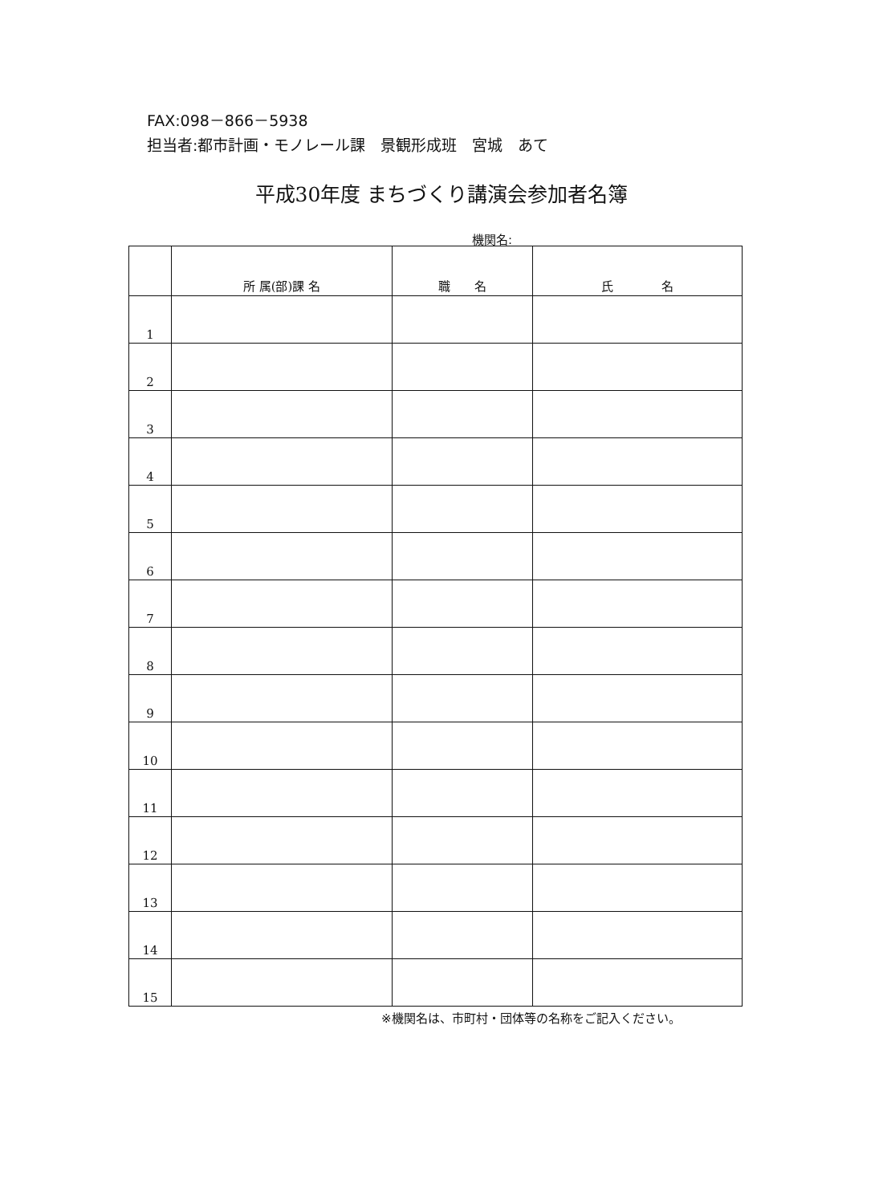FAX:098－866－5938
担当者:都市計画・モノレール課　景観形成班　宮城　あて
平成30年度 まちづくり講演会参加者名簿
機関名:
| | 所 属(部)課 名 | 職 名 | 氏 名 |
| --- | --- | --- | --- |
| 1 | | | |
| 2 | | | |
| 3 | | | |
| 4 | | | |
| 5 | | | |
| 6 | | | |
| 7 | | | |
| 8 | | | |
| 9 | | | |
| 10 | | | |
| 11 | | | |
| 12 | | | |
| 13 | | | |
| 14 | | | |
| 15 | | | |
※機関名は、市町村・団体等の名称をご記入ください。